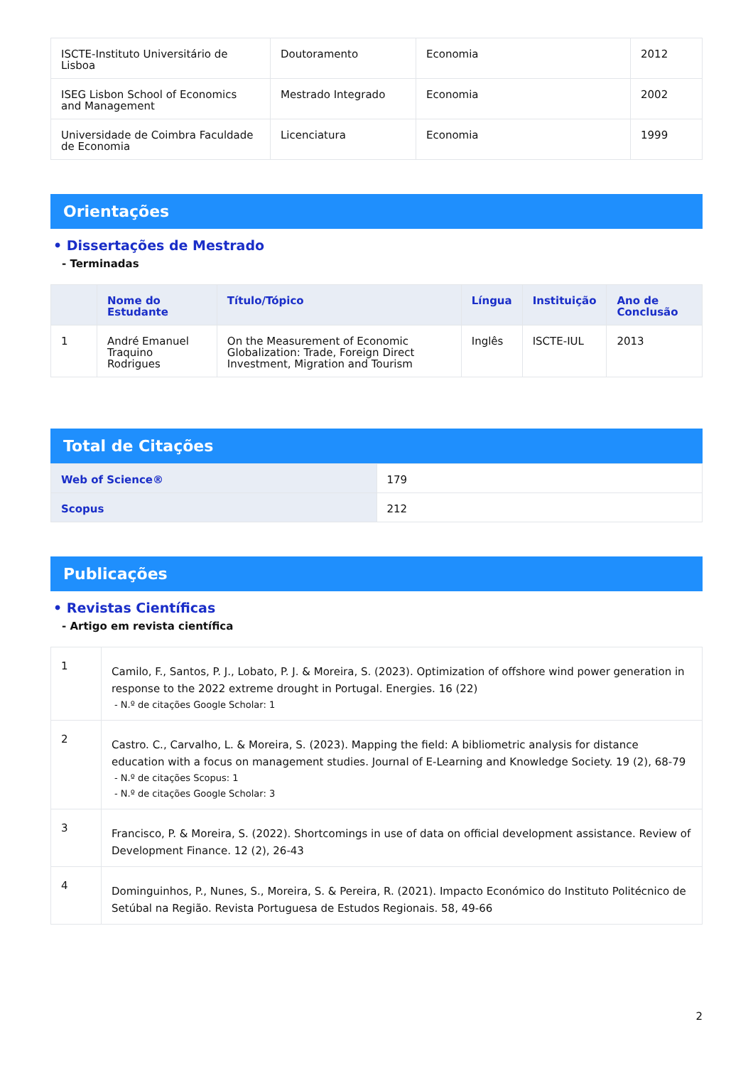| ISCTE-Instituto Universitário de Lisboa | Doutoramento | Economia | 2012 |
| ISEG Lisbon School of Economics and Management | Mestrado Integrado | Economia | 2002 |
| Universidade de Coimbra Faculdade de Economia | Licenciatura | Economia | 1999 |
Orientações
• Dissertações de Mestrado
- Terminadas
| | Nome do Estudante | Título/Tópico | Língua | Instituição | Ano de Conclusão |
| --- | --- | --- | --- | --- | --- |
| 1 | André Emanuel Traquino Rodrigues | On the Measurement of Economic Globalization: Trade, Foreign Direct Investment, Migration and Tourism | Inglês | ISCTE-IUL | 2013 |
Total de Citações
| Web of Science® | 179 |
| Scopus | 212 |
Publicações
• Revistas Científicas
- Artigo em revista científica
| 1 | Camilo, F., Santos, P. J., Lobato, P. J. & Moreira, S. (2023). Optimization of offshore wind power generation in response to the 2022 extreme drought in Portugal. Energies. 16 (22) - N.º de citações Google Scholar: 1 |
| 2 | Castro. C., Carvalho, L. & Moreira, S. (2023). Mapping the field: A bibliometric analysis for distance education with a focus on management studies. Journal of E-Learning and Knowledge Society. 19 (2), 68-79 - N.º de citações Scopus: 1 - N.º de citações Google Scholar: 3 |
| 3 | Francisco, P. & Moreira, S. (2022). Shortcomings in use of data on official development assistance. Review of Development Finance. 12 (2), 26-43 |
| 4 | Dominguinhos, P., Nunes, S., Moreira, S. & Pereira, R. (2021). Impacto Económico do Instituto Politécnico de Setúbal na Região. Revista Portuguesa de Estudos Regionais. 58, 49-66 |
2